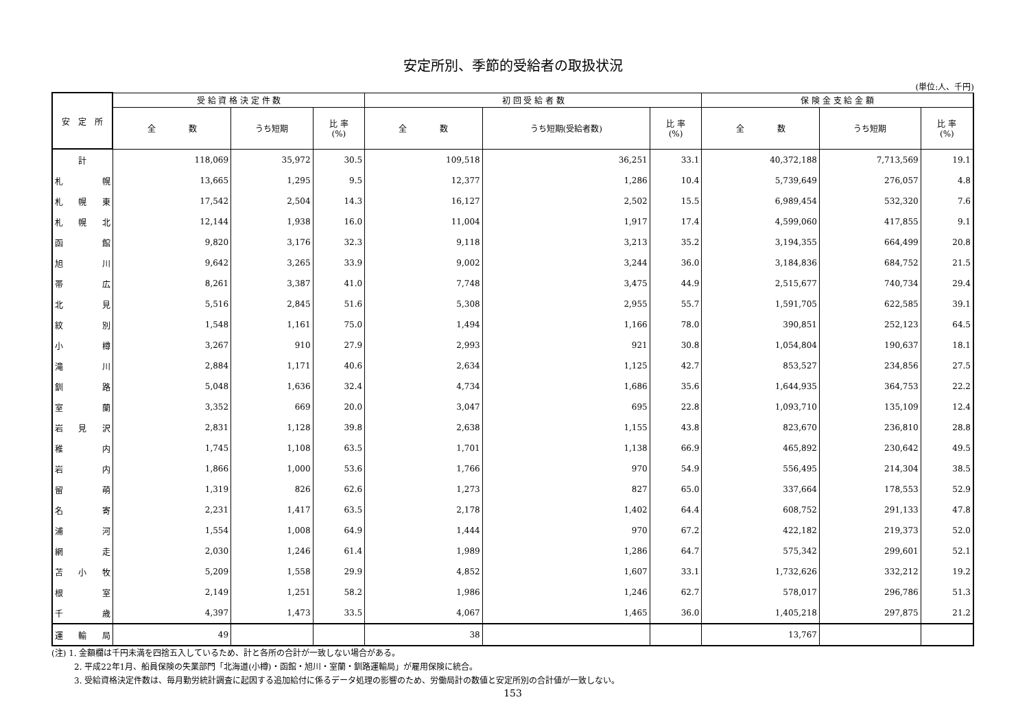安定所別、季節的受給者の取扱状況
(単位:人、千円)
| 安 定 所 | 受 給 資 格 決 定 件 数 | | | 初 回 受 給 者 数 | | | 保 険 金 支 給 金 額 | | |
| --- | --- | --- | --- | --- | --- | --- | --- | --- | --- |
| | 全 数 | うち短期 | 比 率 (%) | 全 数 | うち短期(受給者数) | 比 率 (%) | 全 数 | うち短期 | 比 率 (%) |
| 計 | 118,069 | 35,972 | 30.5 | 109,518 | 36,251 | 33.1 | 40,372,188 | 7,713,569 | 19.1 |
| 札幌 | 13,665 | 1,295 | 9.5 | 12,377 | 1,286 | 10.4 | 5,739,649 | 276,057 | 4.8 |
| 札幌東 | 17,542 | 2,504 | 14.3 | 16,127 | 2,502 | 15.5 | 6,989,454 | 532,320 | 7.6 |
| 札幌北 | 12,144 | 1,938 | 16.0 | 11,004 | 1,917 | 17.4 | 4,599,060 | 417,855 | 9.1 |
| 函館 | 9,820 | 3,176 | 32.3 | 9,118 | 3,213 | 35.2 | 3,194,355 | 664,499 | 20.8 |
| 旭川 | 9,642 | 3,265 | 33.9 | 9,002 | 3,244 | 36.0 | 3,184,836 | 684,752 | 21.5 |
| 帯広 | 8,261 | 3,387 | 41.0 | 7,748 | 3,475 | 44.9 | 2,515,677 | 740,734 | 29.4 |
| 北見 | 5,516 | 2,845 | 51.6 | 5,308 | 2,955 | 55.7 | 1,591,705 | 622,585 | 39.1 |
| 紋別 | 1,548 | 1,161 | 75.0 | 1,494 | 1,166 | 78.0 | 390,851 | 252,123 | 64.5 |
| 小樽 | 3,267 | 910 | 27.9 | 2,993 | 921 | 30.8 | 1,054,804 | 190,637 | 18.1 |
| 滝川 | 2,884 | 1,171 | 40.6 | 2,634 | 1,125 | 42.7 | 853,527 | 234,856 | 27.5 |
| 釧路 | 5,048 | 1,636 | 32.4 | 4,734 | 1,686 | 35.6 | 1,644,935 | 364,753 | 22.2 |
| 室蘭 | 3,352 | 669 | 20.0 | 3,047 | 695 | 22.8 | 1,093,710 | 135,109 | 12.4 |
| 岩見沢 | 2,831 | 1,128 | 39.8 | 2,638 | 1,155 | 43.8 | 823,670 | 236,810 | 28.8 |
| 稚内 | 1,745 | 1,108 | 63.5 | 1,701 | 1,138 | 66.9 | 465,892 | 230,642 | 49.5 |
| 岩内 | 1,866 | 1,000 | 53.6 | 1,766 | 970 | 54.9 | 556,495 | 214,304 | 38.5 |
| 留萌 | 1,319 | 826 | 62.6 | 1,273 | 827 | 65.0 | 337,664 | 178,553 | 52.9 |
| 名寄 | 2,231 | 1,417 | 63.5 | 2,178 | 1,402 | 64.4 | 608,752 | 291,133 | 47.8 |
| 浦河 | 1,554 | 1,008 | 64.9 | 1,444 | 970 | 67.2 | 422,182 | 219,373 | 52.0 |
| 網走 | 2,030 | 1,246 | 61.4 | 1,989 | 1,286 | 64.7 | 575,342 | 299,601 | 52.1 |
| 苫小牧 | 5,209 | 1,558 | 29.9 | 4,852 | 1,607 | 33.1 | 1,732,626 | 332,212 | 19.2 |
| 根室 | 2,149 | 1,251 | 58.2 | 1,986 | 1,246 | 62.7 | 578,017 | 296,786 | 51.3 |
| 千歳 | 4,397 | 1,473 | 33.5 | 4,067 | 1,465 | 36.0 | 1,405,218 | 297,875 | 21.2 |
| 運輸局 | 49 | | | 38 | | | 13,767 | | |
(注) 1. 金額欄は千円未満を四捨五入しているため、計と各所の合計が一致しない場合がある。
2. 平成22年1月、船員保険の失業部門「北海道(小樽)・函館・旭川・室蘭・釧路運輸局」が雇用保険に統合。
3. 受給資格決定件数は、毎月勤労統計調査に起因する追加給付に係るデータ処理の影響のため、労働局計の数値と安定所別の合計値が一致しない。
153